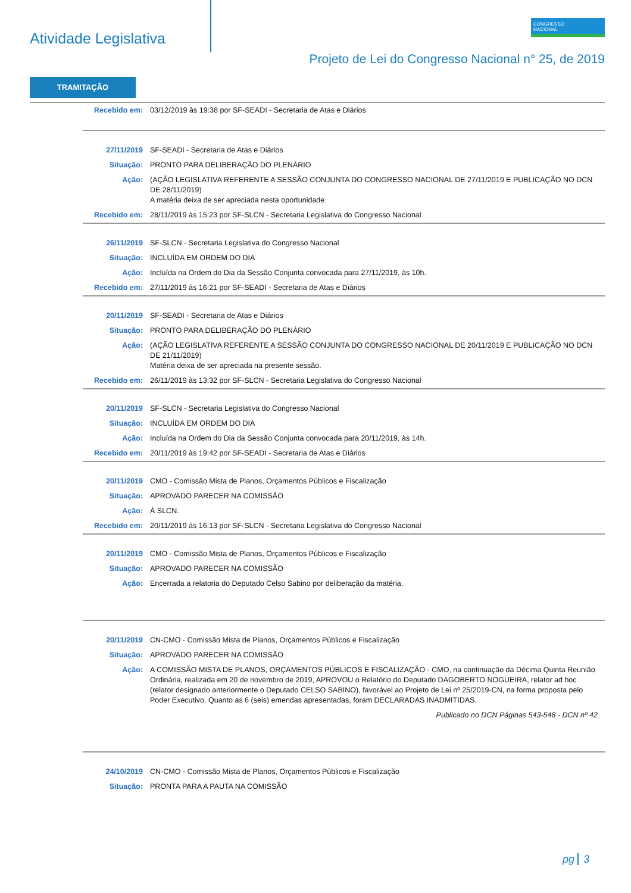Atividade Legislativa
CONGRESSO
NACIONAL
Projeto de Lei do Congresso Nacional n° 25, de 2019
TRAMITAÇÃO
| Recebido em: | 03/12/2019 às 19:38 por SF-SEADI - Secretaria de Atas e Diários |
| 27/11/2019 | SF-SEADI - Secretaria de Atas e Diários |
| Situação: | PRONTO PARA DELIBERAÇÃO DO PLENÁRIO |
| Ação: | (AÇÃO LEGISLATIVA REFERENTE A SESSÃO CONJUNTA DO CONGRESSO NACIONAL DE 27/11/2019 E PUBLICAÇÃO NO DCN DE 28/11/2019) A matéria deixa de ser apreciada nesta oportunidade. |
| Recebido em: | 28/11/2019 às 15:23 por SF-SLCN - Secretaria Legislativa do Congresso Nacional |
| 26/11/2019 | SF-SLCN - Secretaria Legislativa do Congresso Nacional |
| Situação: | INCLUÍDA EM ORDEM DO DIA |
| Ação: | Incluída na Ordem do Dia da Sessão Conjunta convocada para 27/11/2019, às 10h. |
| Recebido em: | 27/11/2019 às 16:21 por SF-SEADI - Secretaria de Atas e Diários |
| 20/11/2019 | SF-SEADI - Secretaria de Atas e Diários |
| Situação: | PRONTO PARA DELIBERAÇÃO DO PLENÁRIO |
| Ação: | (AÇÃO LEGISLATIVA REFERENTE A SESSÃO CONJUNTA DO CONGRESSO NACIONAL DE 20/11/2019 E PUBLICAÇÃO NO DCN DE 21/11/2019) Matéria deixa de ser apreciada na presente sessão. |
| Recebido em: | 26/11/2019 às 13:32 por SF-SLCN - Secretaria Legislativa do Congresso Nacional |
| 20/11/2019 | SF-SLCN - Secretaria Legislativa do Congresso Nacional |
| Situação: | INCLUÍDA EM ORDEM DO DIA |
| Ação: | Incluída na Ordem do Dia da Sessão Conjunta convocada para 20/11/2019, às 14h. |
| Recebido em: | 20/11/2019 às 19:42 por SF-SEADI - Secretaria de Atas e Diários |
| 20/11/2019 | CMO - Comissão Mista de Planos, Orçamentos Públicos e Fiscalização |
| Situação: | APROVADO PARECER NA COMISSÃO |
| Ação: | À SLCN. |
| Recebido em: | 20/11/2019 às 16:13 por SF-SLCN - Secretaria Legislativa do Congresso Nacional |
| 20/11/2019 | CMO - Comissão Mista de Planos, Orçamentos Públicos e Fiscalização |
| Situação: | APROVADO PARECER NA COMISSÃO |
| Ação: | Encerrada a relatoria do Deputado Celso Sabino por deliberação da matéria. |
| 20/11/2019 | CN-CMO - Comissão Mista de Planos, Orçamentos Públicos e Fiscalização |
| Situação: | APROVADO PARECER NA COMISSÃO |
| Ação: | A COMISSÃO MISTA DE PLANOS, ORÇAMENTOS PÚBLICOS E FISCALIZAÇÃO - CMO, na continuação da Décima Quinta Reunião Ordinária, realizada em 20 de novembro de 2019, APROVOU o Relatório do Deputado DAGOBERTO NOGUEIRA, relator ad hoc (relator designado anteriormente o Deputado CELSO SABINO), favorável ao Projeto de Lei nº 25/2019-CN, na forma proposta pelo Poder Executivo. Quanto as 6 (seis) emendas apresentadas, foram DECLARADAS INADMITIDAS. |
| | Publicado no DCN Páginas 543-548 - DCN nº 42 |
| 24/10/2019 | CN-CMO - Comissão Mista de Planos, Orçamentos Públicos e Fiscalização |
| Situação: | PRONTA PARA A PAUTA NA COMISSÃO |
pg 3